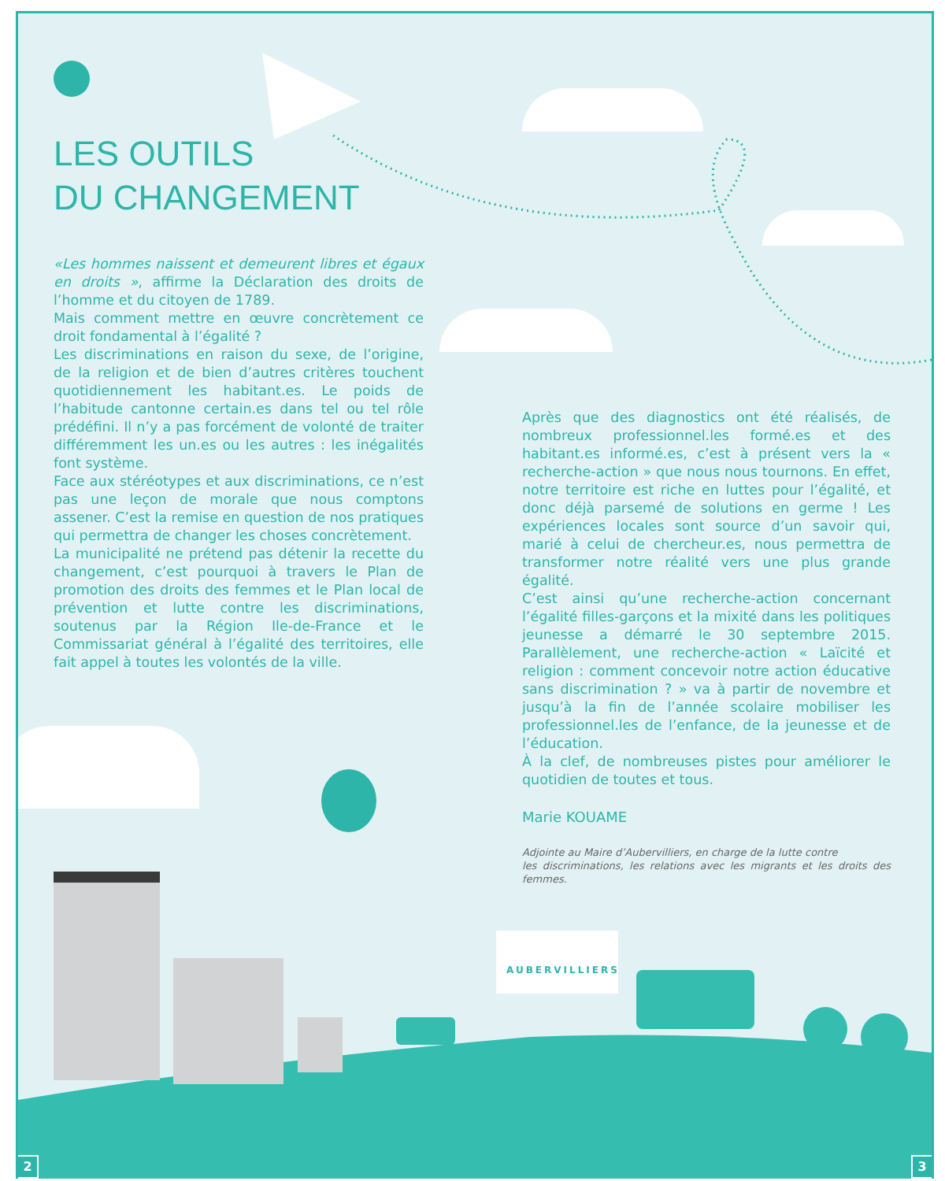LES OUTILS
DU CHANGEMENT
«Les hommes naissent et demeurent libres et égaux en droits », affirme la Déclaration des droits de l’homme et du citoyen de 1789.
Mais comment mettre en œuvre concrètement ce droit fondamental à l’égalité ?
Les discriminations en raison du sexe, de l’origine, de la religion et de bien d’autres critères touchent quotidiennement les habitant.es. Le poids de l’habitude cantonne certain.es dans tel ou tel rôle prédéfini. Il n’y a pas forcément de volonté de traiter différemment les un.es ou les autres : les inégalités font système.
Face aux stéréotypes et aux discriminations, ce n’est pas une leçon de morale que nous comptons assener. C’est la remise en question de nos pratiques qui permettra de changer les choses concrètement.
La municipalité ne prétend pas détenir la recette du changement, c’est pourquoi à travers le Plan de promotion des droits des femmes et le Plan local de prévention et lutte contre les discriminations, soutenus par la Région Ile-de-France et le Commissariat général à l’égalité des territoires, elle fait appel à toutes les volontés de la ville.
Après que des diagnostics ont été réalisés, de nombreux professionnel.les formé.es et des habitant.es informé.es, c’est à présent vers la « recherche-action » que nous nous tournons. En effet, notre territoire est riche en luttes pour l’égalité, et donc déjà parsemé de solutions en germe ! Les expériences locales sont source d’un savoir qui, marié à celui de chercheur.es, nous permettra de transformer notre réalité vers une plus grande égalité.
C’est ainsi qu’une recherche-action concernant l’égalité filles-garçons et la mixité dans les politiques jeunesse a démarré le 30 septembre 2015. Parallèlement, une recherche-action « Laïcité et religion : comment concevoir notre action éducative sans discrimination ? » va à partir de novembre et jusqu’à la fin de l’année scolaire mobiliser les professionnel.les de l’enfance, de la jeunesse et de l’éducation.
À la clef, de nombreuses pistes pour améliorer le quotidien de toutes et tous.
Marie KOUAME
Adjointe au Maire d’Aubervilliers, en charge de la lutte contre
les discriminations, les relations avec les migrants et les droits des femmes.
AUBERVILLIERS
2 3